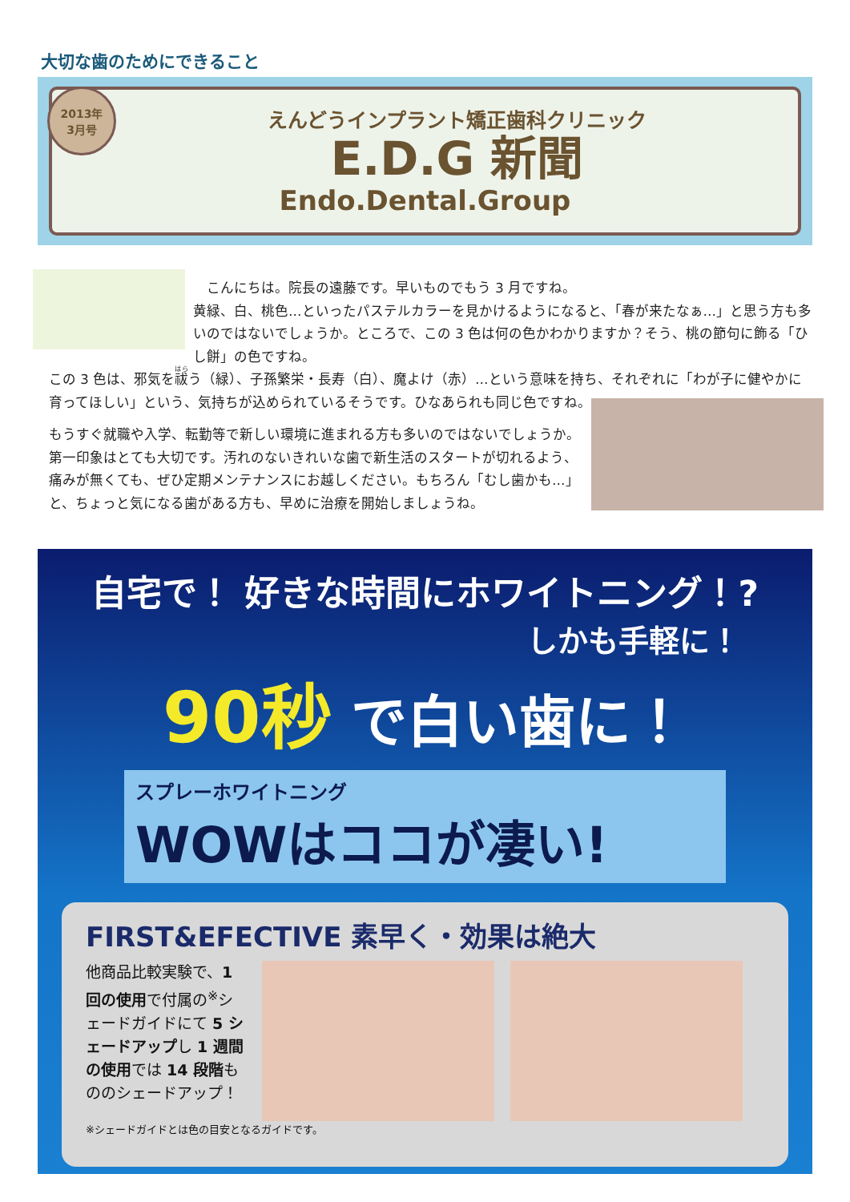大切な歯のためにできること
2013年
3月号
えんどうインプラント矯正歯科クリニック
E.D.G 新聞
Endo.Dental.Group
　こんにちは。院長の遠藤です。早いものでもう 3 月ですね。
黄緑、白、桃色…といったパステルカラーを見かけるようになると、「春が来たなぁ…」と思う方も多いのではないでしょうか。ところで、この 3 色は何の色かわかりますか？そう、桃の節句に飾る「ひし餅」の色ですね。
この 3 色は、邪気を祓う（緑）、子孫繁栄・長寿（白）、魔よけ（赤）…という意味を持ち、それぞれに「わが子に健やかに育ってほしい」という、気持ちが込められているそうです。ひなあられも同じ色ですね。
もうすぐ就職や入学、転勤等で新しい環境に進まれる方も多いのではないでしょうか。
第一印象はとても大切です。汚れのないきれいな歯で新生活のスタートが切れるよう、痛みが無くても、ぜひ定期メンテナンスにお越しください。もちろん「むし歯かも…」と、ちょっと気になる歯がある方も、早めに治療を開始しましょうね。
自宅で！ 好きな時間にホワイトニング！?
しかも手軽に！
90秒 で白い歯に！
スプレーホワイトニング
WOWはココが凄い!
FIRST&EFECTIVE 素早く・効果は絶大
他商品比較実験で、1 回の使用で付属の<sup>※</sup>シェードガイドにて 5 シェードアップし 1 週間の使用では 14 段階もののシェードアップ！
※シェードガイドとは色の目安となるガイドです。